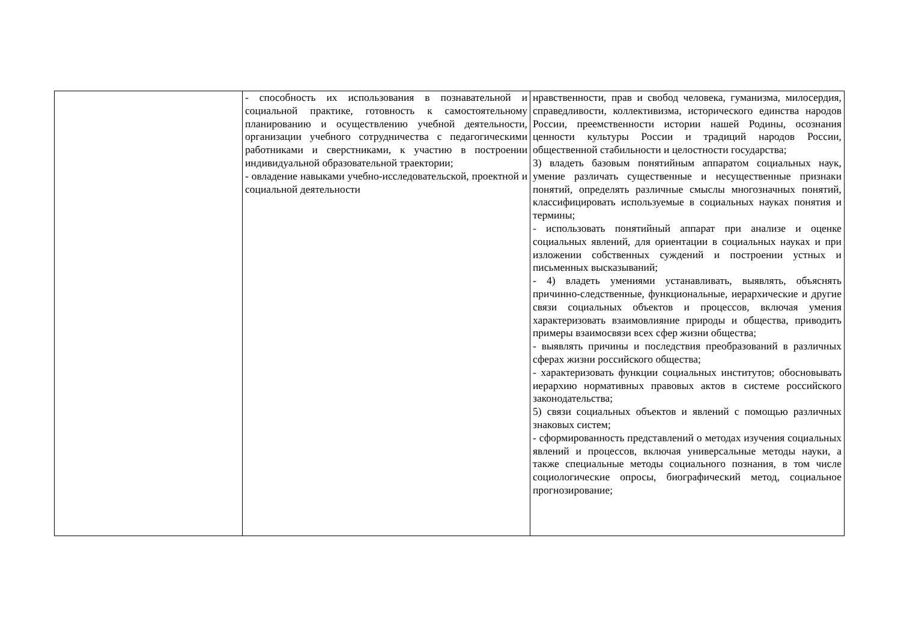| | - способность их использования в познавательной и социальной практике, готовность к самостоятельному планированию и осуществлению учебной деятельности, организации учебного сотрудничества с педагогическими работниками и сверстниками, к участию в построении индивидуальной образовательной траектории; - овладение навыками учебно-исследовательской, проектной и социальной деятельности | нравственности, прав и свобод человека, гуманизма, милосердия, справедливости, коллективизма, исторического единства народов России, преемственности истории нашей Родины, осознания ценности культуры России и традиций народов России, общественной стабильности и целостности государства; 3) владеть базовым понятийным аппаратом социальных наук, умение различать существенные и несущественные признаки понятий, определять различные смыслы многозначных понятий, классифицировать используемые в социальных науках понятия и термины; - использовать понятийный аппарат при анализе и оценке социальных явлений, для ориентации в социальных науках и при изложении собственных суждений и построении устных и письменных высказываний; - 4) владеть умениями устанавливать, выявлять, объяснять причинно-следственные, функциональные, иерархические и другие связи социальных объектов и процессов, включая умения характеризовать взаимовлияние природы и общества, приводить примеры взаимосвязи всех сфер жизни общества; - выявлять причины и последствия преобразований в различных сферах жизни российского общества; - характеризовать функции социальных институтов; обосновывать иерархию нормативных правовых актов в системе российского законодательства; 5) связи социальных объектов и явлений с помощью различных знаковых систем; - сформированность представлений о методах изучения социальных явлений и процессов, включая универсальные методы науки, а также специальные методы социального познания, в том числе социологические опросы, биографический метод, социальное прогнозирование; |